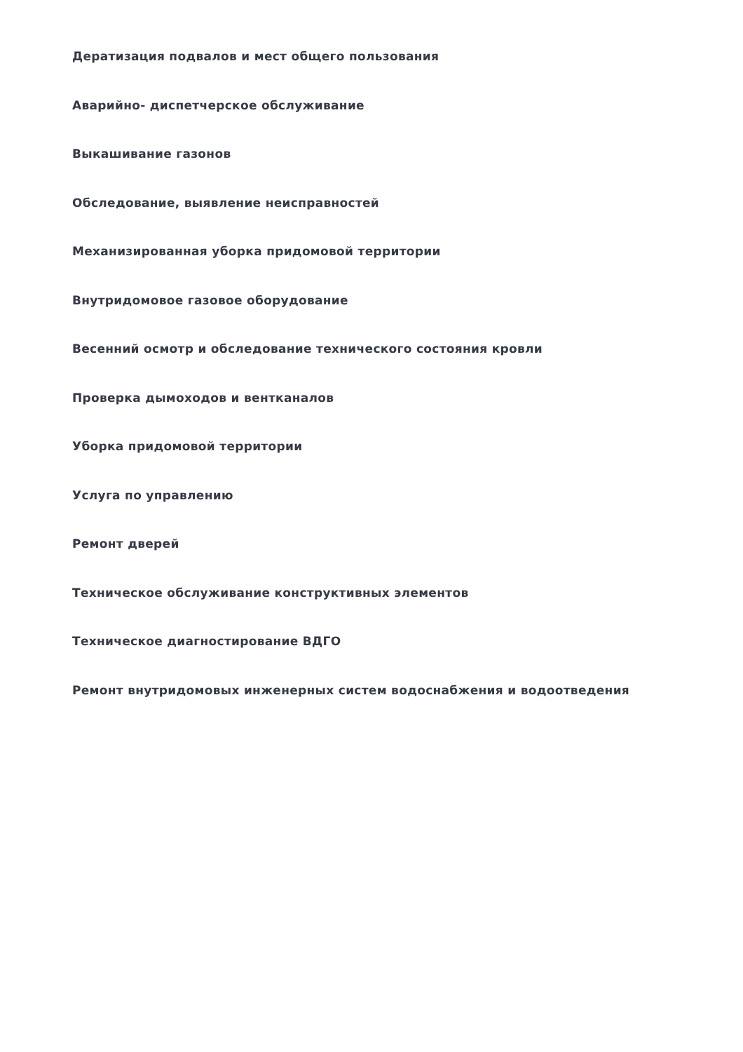Дератизация подвалов и мест общего пользования
Аварийно- диспетчерское обслуживание
Выкашивание газонов
Обследование, выявление неисправностей
Механизированная уборка придомовой территории
Внутридомовое газовое оборудование
Весенний осмотр и обследование технического состояния кровли
Проверка дымоходов и вентканалов
Уборка придомовой территории
Услуга по управлению
Ремонт дверей
Техническое обслуживание конструктивных элементов
Техническое диагностирование ВДГО
Ремонт внутридомовых инженерных систем водоснабжения и водоотведения